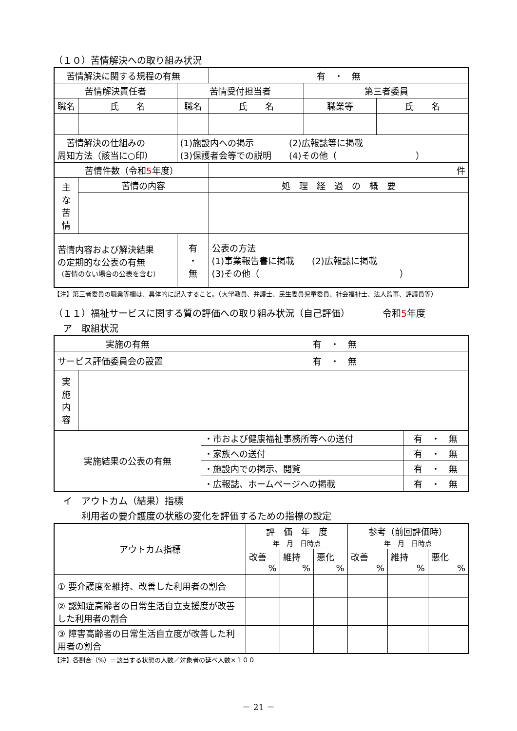（１０）苦情解決への取り組み状況
| 苦情解決に関する規程の有無 | | | 有 ・ 無 | | |
| 苦情解決責任者 | | 苦情受付担当者 | | 第三者委員 | |
| 職名 | 氏 名 | 職名 | 氏 名 | 職業等 | 氏 名 |
| 苦情解決の仕組みの 周知方法（該当に○印） | | (1)施設内への掲示 (2)広報誌等に掲載 (3)保護者会等での説明 (4)その他（ ） | | | |
| 苦情件数（令和 5 年度） | | | 件 | | |
| 主 な 苦 情 | 苦情の内容 | | 処 理 経 過 の 概 要 | | |
| 苦情内容および解決結果 の定期的な公表の有無 （苦情のない場合の公表を含む） | | 有 ・ 無 | 公表の方法 (1)事業報告書に掲載 (2)広報誌に掲載 (3)その他（ ） | | |
【注】第三者委員の職業等欄は、具体的に記入すること。（大学教員、弁護士、民生委員児童委員、社会福祉士、法人監事、評議員等）
（１１）福祉サービスに関する質の評価への取り組み状況（自己評価）　　　　令和5年度
　ア　取組状況
| 実施の有無 | | 有 ・ 無 | |
| サービス評価委員会の設置 | | 有 ・ 無 | |
| 実 施 内 容 | | | |
| 実施結果の公表の有無 | | ・市および健康福祉事務所等への送付 | 有 ・ 無 |
| | | ・家族への送付 | 有 ・ 無 |
| | | ・施設内での掲示、閲覧 | 有 ・ 無 |
| | | ・広報誌、ホームページへの掲載 | 有 ・ 無 |
　イ　アウトカム（結果）指標
　　　利用者の要介護度の状態の変化を評価するための指標の設定
| アウトカム指標 | 評 価 年 度 年 月 日時点 | | | 参考（前回評価時） 年 月 日時点 | | |
| | 改善 % | 維持 % | 悪化 % | 改善 % | 維持 % | 悪化 % |
| ① 要介護度を維持、改善した利用者の割合 | | | | | | |
| ② 認知症高齢者の日常生活自立支援度が改善した利用者の割合 | | | | | | |
| ③ 障害高齢者の日常生活自立度が改善した利用者の割合 | | | | | | |
【注】各割合（%）＝該当する状態の人数／対象者の延べ人数×１００
－ 21 －